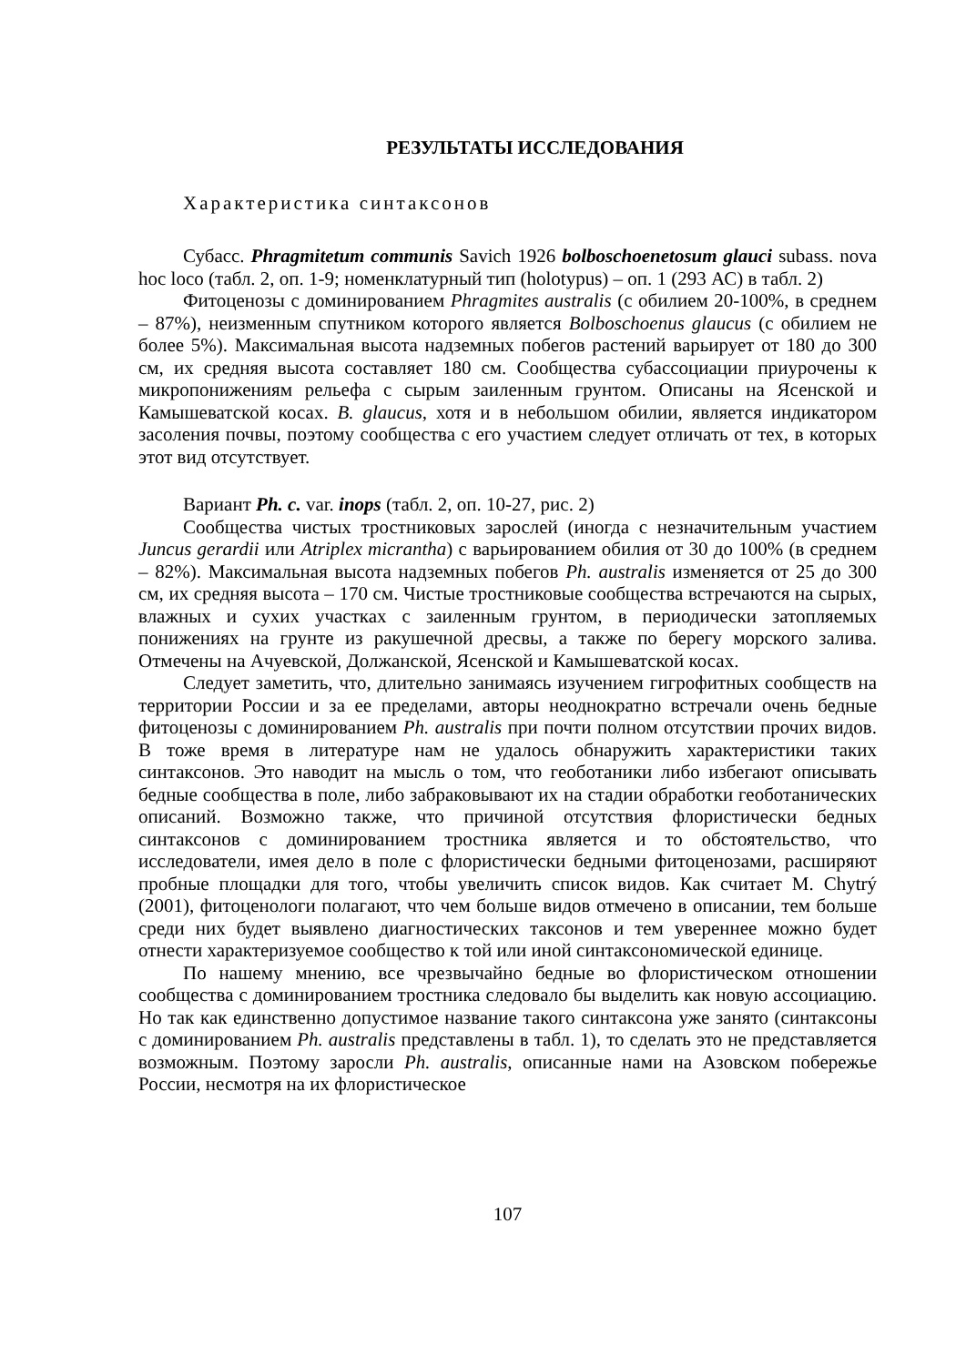РЕЗУЛЬТАТЫ ИССЛЕДОВАНИЯ
Характеристика синтаксонов
Субасс. Phragmitetum communis Savich 1926 bolboschoenetosum glauci subass. nova hoc loco (табл. 2, оп. 1-9; номенклатурный тип (holotypus) – оп. 1 (293 АС) в табл. 2)
Фитоценозы с доминированием Phragmites australis (с обилием 20-100%, в среднем – 87%), неизменным спутником которого является Bolboschoenus glaucus (с обилием не более 5%). Максимальная высота надземных побегов растений варьирует от 180 до 300 см, их средняя высота составляет 180 см. Сообщества субассоциации приурочены к микропонижениям рельефа с сырым заиленным грунтом. Описаны на Ясенской и Камышеватской косах. B. glaucus, хотя и в небольшом обилии, является индикатором засоления почвы, поэтому сообщества с его участием следует отличать от тех, в которых этот вид отсутствует.
Вариант Ph. c. var. inops (табл. 2, оп. 10-27, рис. 2)
Сообщества чистых тростниковых зарослей (иногда с незначительным участием Juncus gerardii или Atriplex micrantha) с варьированием обилия от 30 до 100% (в среднем – 82%). Максимальная высота надземных побегов Ph. australis изменяется от 25 до 300 см, их средняя высота – 170 см. Чистые тростниковые сообщества встречаются на сырых, влажных и сухих участках с заиленным грунтом, в периодически затопляемых понижениях на грунте из ракушечной дресвы, а также по берегу морского залива. Отмечены на Ачуевской, Должанской, Ясенской и Камышеватской косах.
Следует заметить, что, длительно занимаясь изучением гигрофитных сообществ на территории России и за ее пределами, авторы неоднократно встречали очень бедные фитоценозы с доминированием Ph. australis при почти полном отсутствии прочих видов. В тоже время в литературе нам не удалось обнаружить характеристики таких синтаксонов. Это наводит на мысль о том, что геоботаники либо избегают описывать бедные сообщества в поле, либо забраковывают их на стадии обработки геоботанических описаний. Возможно также, что причиной отсутствия флористически бедных синтаксонов с доминированием тростника является и то обстоятельство, что исследователи, имея дело в поле с флористически бедными фитоценозами, расширяют пробные площадки для того, чтобы увеличить список видов. Как считает M. Chytrý (2001), фитоценологи полагают, что чем больше видов отмечено в описании, тем больше среди них будет выявлено диагностических таксонов и тем увереннее можно будет отнести характеризуемое сообщество к той или иной синтаксономической единице.
По нашему мнению, все чрезвычайно бедные во флористическом отношении сообщества с доминированием тростника следовало бы выделить как новую ассоциацию. Но так как единственно допустимое название такого синтаксона уже занято (синтаксоны с доминированием Ph. australis представлены в табл. 1), то сделать это не представляется возможным. Поэтому заросли Ph. australis, описанные нами на Азовском побережье России, несмотря на их флористическое
107